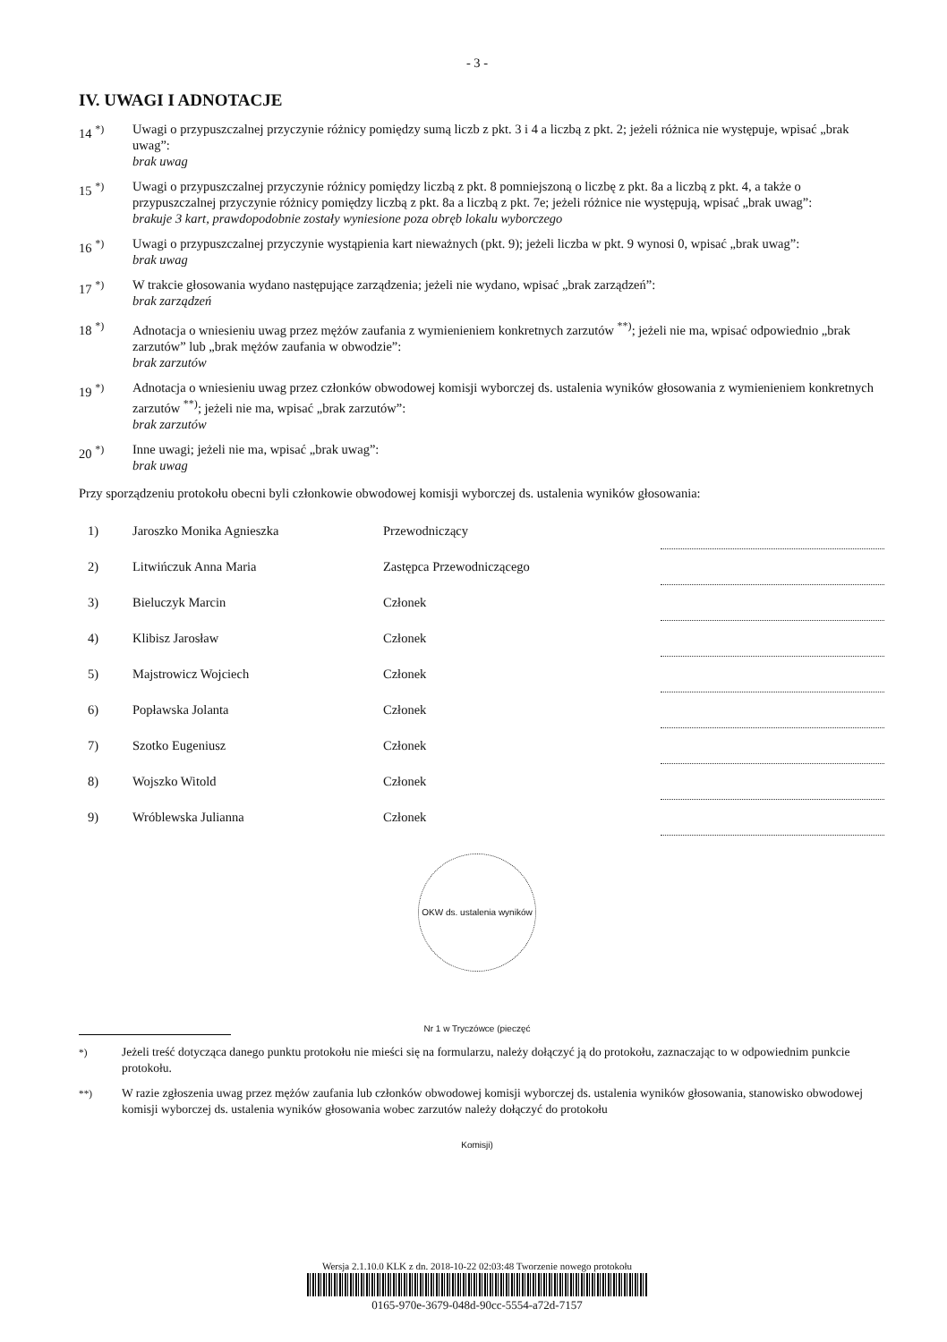- 3 -
IV. UWAGI I ADNOTACJE
14 <sup>*)</sup> Uwagi o przypuszczalnej przyczynie różnicy pomiędzy sumą liczb z pkt. 3 i 4 a liczbą z pkt. 2; jeżeli różnica nie występuje, wpisać „brak uwag”:
brak uwag
15 <sup>*)</sup> Uwagi o przypuszczalnej przyczynie różnicy pomiędzy liczbą z pkt. 8 pomniejszoną o liczbę z pkt. 8a a liczbą z pkt. 4, a także o przypuszczalnej przyczynie różnicy pomiędzy liczbą z pkt. 8a a liczbą z pkt. 7e; jeżeli różnice nie występują, wpisać „brak uwag”:
brakuje 3 kart, prawdopodobnie zostały wyniesione poza obręb lokalu wyborczego
16 <sup>*)</sup> Uwagi o przypuszczalnej przyczynie wystąpienia kart nieważnych (pkt. 9); jeżeli liczba w pkt. 9 wynosi 0, wpisać „brak uwag”:
brak uwag
17 <sup>*)</sup> W trakcie głosowania wydano następujące zarządzenia; jeżeli nie wydano, wpisać „brak zarządzeń”:
brak zarządzeń
18 <sup>*)</sup> Adnotacja o wniesieniu uwag przez mężów zaufania z wymienieniem konkretnych zarzutów <sup>**)</sup>; jeżeli nie ma, wpisać odpowiednio „brak zarzutów” lub „brak mężów zaufania w obwodzie”:
brak zarzutów
19 <sup>*)</sup> Adnotacja o wniesieniu uwag przez członków obwodowej komisji wyborczej ds. ustalenia wyników głosowania z wymienieniem konkretnych zarzutów <sup>**)</sup>; jeżeli nie ma, wpisać „brak zarzutów”:
brak zarzutów
20 <sup>*)</sup> Inne uwagi; jeżeli nie ma, wpisać „brak uwag”:
brak uwag
Przy sporządzeniu protokołu obecni byli członkowie obwodowej komisji wyborczej ds. ustalenia wyników głosowania:
| 1) | Jaroszko Monika Agnieszka | Przewodniczący | |
| 2) | Litwińczuk Anna Maria | Zastępca Przewodniczącego | |
| 3) | Bieluczyk Marcin | Członek | |
| 4) | Klibisz Jarosław | Członek | |
| 5) | Majstrowicz Wojciech | Członek | |
| 6) | Popławska Jolanta | Członek | |
| 7) | Szotko Eugeniusz | Członek | |
| 8) | Wojszko Witold | Członek | |
| 9) | Wróblewska Julianna | Członek | |
OKW ds. ustalenia wyników Nr 1 w Tryczówce (pieczęć Komisji)
<sup>*)</sup> Jeżeli treść dotycząca danego punktu protokołu nie mieści się na formularzu, należy dołączyć ją do protokołu, zaznaczając to w odpowiednim punkcie protokołu.
<sup>**)</sup> W razie zgłoszenia uwag przez mężów zaufania lub członków obwodowej komisji wyborczej ds. ustalenia wyników głosowania, stanowisko obwodowej komisji wyborczej ds. ustalenia wyników głosowania wobec zarzutów należy dołączyć do protokołu
Wersja 2.1.10.0 KLK z dn. 2018-10-22 02:03:48 Tworzenie nowego protokołu
0165-970e-3679-048d-90cc-5554-a72d-7157